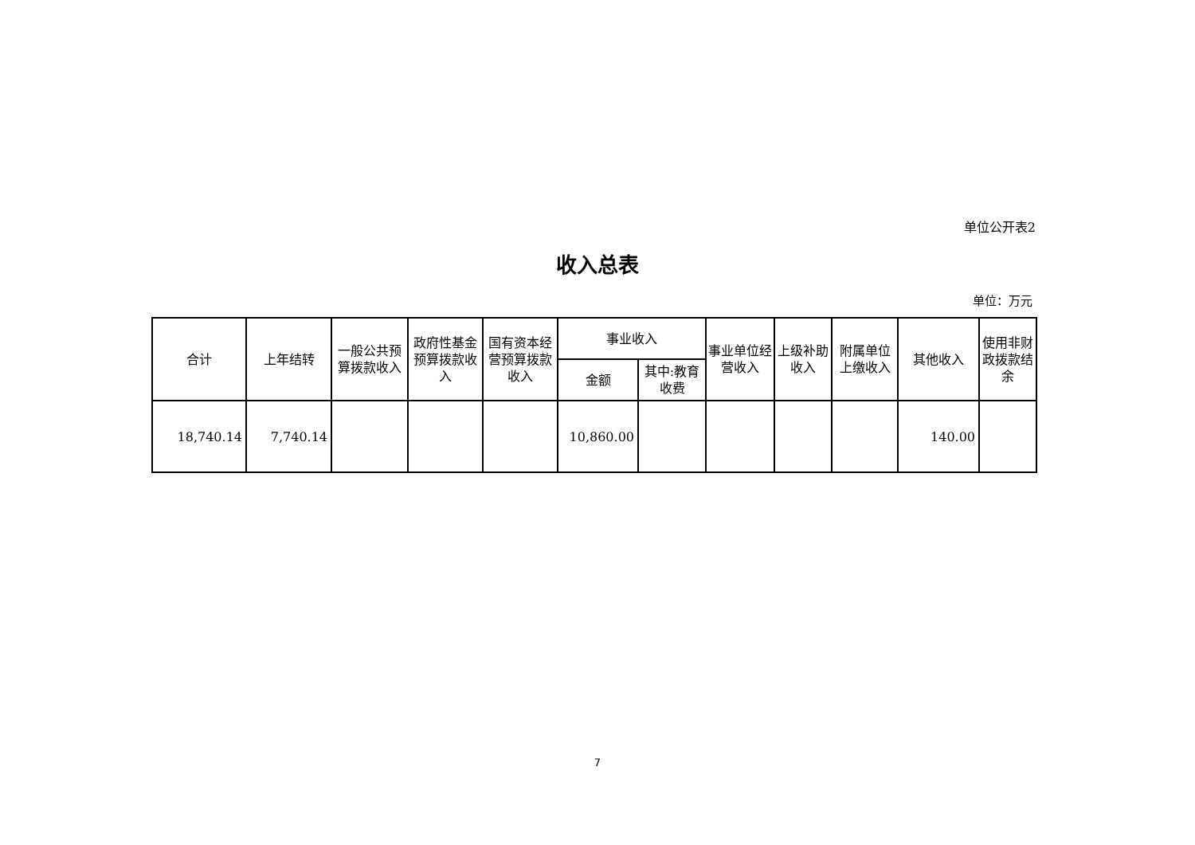单位公开表2
收入总表
单位：万元
| 合计 | 上年结转 | 一般公共预算拨款收入 | 政府性基金预算拨款收入 | 国有资本经营预算拨款收入 | 事业收入 | | 事业单位经营收入 | 上级补助收入 | 附属单位上缴收入 | 其他收入 | 使用非财政拨款结余 |
| --- | --- | --- | --- | --- | --- | --- | --- | --- | --- | --- | --- |
| | | | | | 金额 | 其中:教育收费 | | | | | |
| 18,740.14 | 7,740.14 | | | | 10,860.00 | | | | | 140.00 | |
7